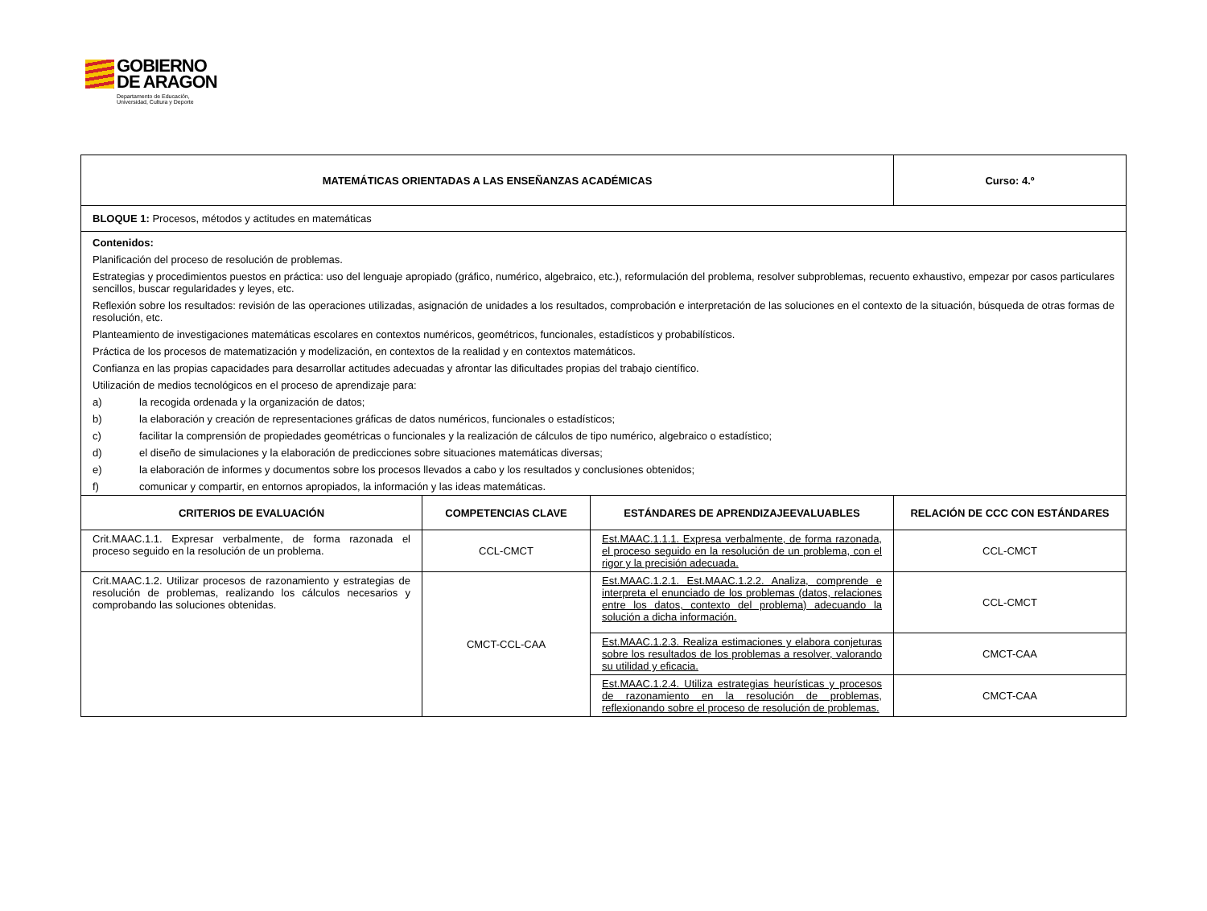GOBIERNO
DE ARAGON Departamento de Educación,
Universidad, Cultura y Deporte
| MATEMÁTICAS ORIENTADAS A LAS ENSEÑANZAS ACADÉMICAS | | | Curso: 4.º |
| --- | --- | --- | --- |
| BLOQUE 1: Procesos, métodos y actitudes en matemáticas | | | |
| Contenidos: Planificación del proceso de resolución de problemas. Estrategias y procedimientos puestos en práctica: uso del lenguaje apropiado (gráfico, numérico, algebraico, etc.), reformulación del problema, resolver subproblemas, recuento exhaustivo, empezar por casos particulares sencillos, buscar regularidades y leyes, etc. Reflexión sobre los resultados: revisión de las operaciones utilizadas, asignación de unidades a los resultados, comprobación e interpretación de las soluciones en el contexto de la situación, búsqueda de otras formas de resolución, etc. Planteamiento de investigaciones matemáticas escolares en contextos numéricos, geométricos, funcionales, estadísticos y probabilísticos. Práctica de los procesos de matematización y modelización, en contextos de la realidad y en contextos matemáticos. Confianza en las propias capacidades para desarrollar actitudes adecuadas y afrontar las dificultades propias del trabajo científico. Utilización de medios tecnológicos en el proceso de aprendizaje para: a) la recogida ordenada y la organización de datos; b) la elaboración y creación de representaciones gráficas de datos numéricos, funcionales o estadísticos; c) facilitar la comprensión de propiedades geométricas o funcionales y la realización de cálculos de tipo numérico, algebraico o estadístico; d) el diseño de simulaciones y la elaboración de predicciones sobre situaciones matemáticas diversas; e) la elaboración de informes y documentos sobre los procesos llevados a cabo y los resultados y conclusiones obtenidos; f) comunicar y compartir, en entornos apropiados, la información y las ideas matemáticas. | | | |
| CRITERIOS DE EVALUACIÓN | COMPETENCIAS CLAVE | ESTÁNDARES DE APRENDIZAJEEVALUABLES | RELACIÓN DE CCC CON ESTÁNDARES |
| Crit.MAAC.1.1. Expresar verbalmente, de forma razonada el proceso seguido en la resolución de un problema. | CCL-CMCT | Est.MAAC.1.1.1. Expresa verbalmente, de forma razonada, el proceso seguido en la resolución de un problema, con el rigor y la precisión adecuada. | CCL-CMCT |
| Crit.MAAC.1.2. Utilizar procesos de razonamiento y estrategias de resolución de problemas, realizando los cálculos necesarios y comprobando las soluciones obtenidas. | CMCT-CCL-CAA | Est.MAAC.1.2.1. Est.MAAC.1.2.2. Analiza, comprende e interpreta el enunciado de los problemas (datos, relaciones entre los datos, contexto del problema) adecuando la solución a dicha información. | CCL-CMCT |
| | | Est.MAAC.1.2.3. Realiza estimaciones y elabora conjeturas sobre los resultados de los problemas a resolver, valorando su utilidad y eficacia. | CMCT-CAA |
| | | Est.MAAC.1.2.4. Utiliza estrategias heurísticas y procesos de razonamiento en la resolución de problemas, reflexionando sobre el proceso de resolución de problemas. | CMCT-CAA |